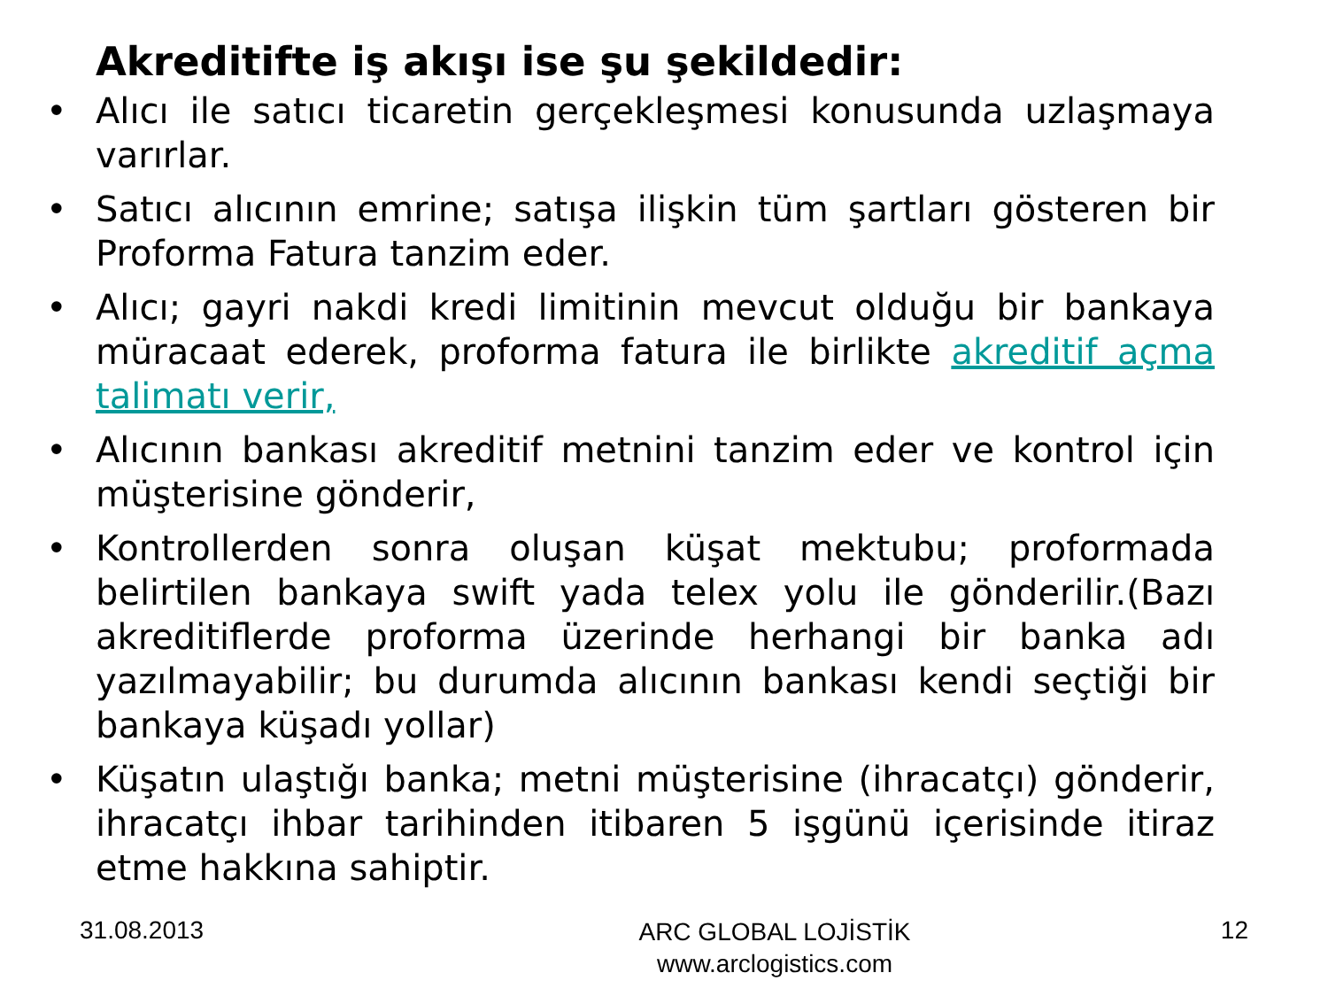Akreditifte iş akışı ise şu şekildedir:
• Alıcı ile satıcı ticaretin gerçekleşmesi konusunda uzlaşmaya varırlar.
• Satıcı alıcının emrine; satışa ilişkin tüm şartları gösteren bir Proforma Fatura tanzim eder.
• Alıcı; gayri nakdi kredi limitinin mevcut olduğu bir bankaya müracaat ederek, proforma fatura ile birlikte akreditif açma talimatı verir,
• Alıcının bankası akreditif metnini tanzim eder ve kontrol için müşterisine gönderir,
• Kontrollerden sonra oluşan küşat mektubu; proformada belirtilen bankaya swift yada telex yolu ile gönderilir.(Bazı akreditiflerde proforma üzerinde herhangi bir banka adı yazılmayabilir; bu durumda alıcının bankası kendi seçtiği bir bankaya küşadı yollar)
• Küşatın ulaştığı banka; metni müşterisine (ihracatçı) gönderir, ihracatçı ihbar tarihinden itibaren 5 işgünü içerisinde itiraz etme hakkına sahiptir.
31.08.2013
ARC GLOBAL LOJİSTİK
www.arclogistics.com
12